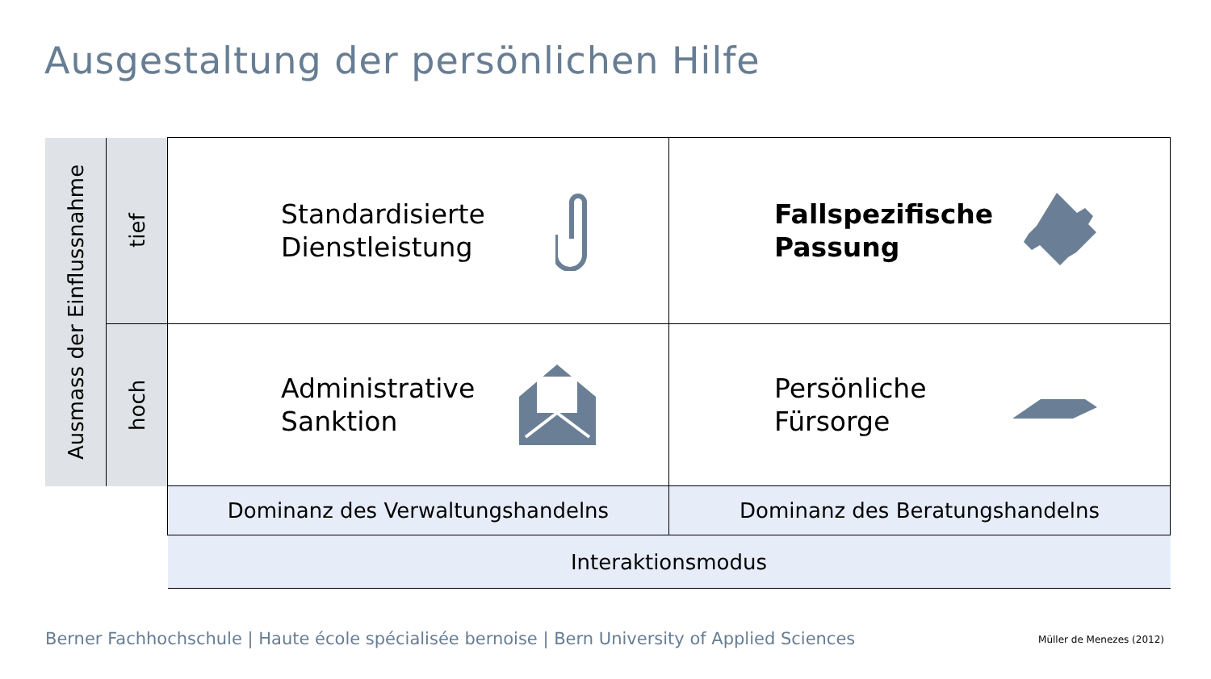Ausgestaltung der persönlichen Hilfe
| Ausmass der Einflussnahme | tief | Standardisierte Dienstleistung | Fallspezifische Passung |
| | hoch | Administrative Sanktion | Persönliche Fürsorge |
| | | Dominanz des Verwaltungshandelns | Dominanz des Beratungshandelns |
| | | Interaktionsmodus | |
Berner Fachhochschule | Haute école spécialisée bernoise | Bern University of Applied Sciences
Müller de Menezes (2012)